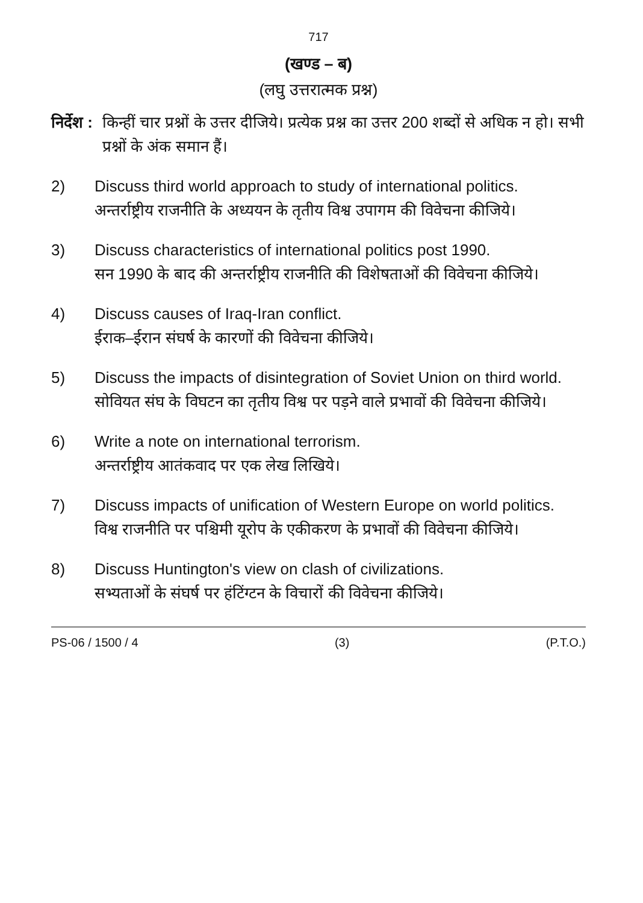717
(खण्ड – ब)
(लघु उत्तरात्मक प्रश्न)
निर्देश : किन्हीं चार प्रश्नों के उत्तर दीजिये। प्रत्येक प्रश्न का उत्तर 200 शब्दों से अधिक न हो। सभी प्रश्नों के अंक समान हैं।
2) Discuss third world approach to study of international politics.
अन्तर्राष्ट्रीय राजनीति के अध्ययन के तृतीय विश्व उपागम की विवेचना कीजिये।
3) Discuss characteristics of international politics post 1990.
सन 1990 के बाद की अन्तर्राष्ट्रीय राजनीति की विशेषताओं की विवेचना कीजिये।
4) Discuss causes of Iraq-Iran conflict.
ईराक–ईरान संघर्ष के कारणों की विवेचना कीजिये।
5) Discuss the impacts of disintegration of Soviet Union on third world.
सोवियत संघ के विघटन का तृतीय विश्व पर पड़ने वाले प्रभावों की विवेचना कीजिये।
6) Write a note on international terrorism.
अन्तर्राष्ट्रीय आतंकवाद पर एक लेख लिखिये।
7) Discuss impacts of unification of Western Europe on world politics.
विश्व राजनीति पर पश्चिमी यूरोप के एकीकरण के प्रभावों की विवेचना कीजिये।
8) Discuss Huntington's view on clash of civilizations.
सभ्यताओं के संघर्ष पर हंटिंग्टन के विचारों की विवेचना कीजिये।
PS-06 / 1500 / 4 (3) (P.T.O.)